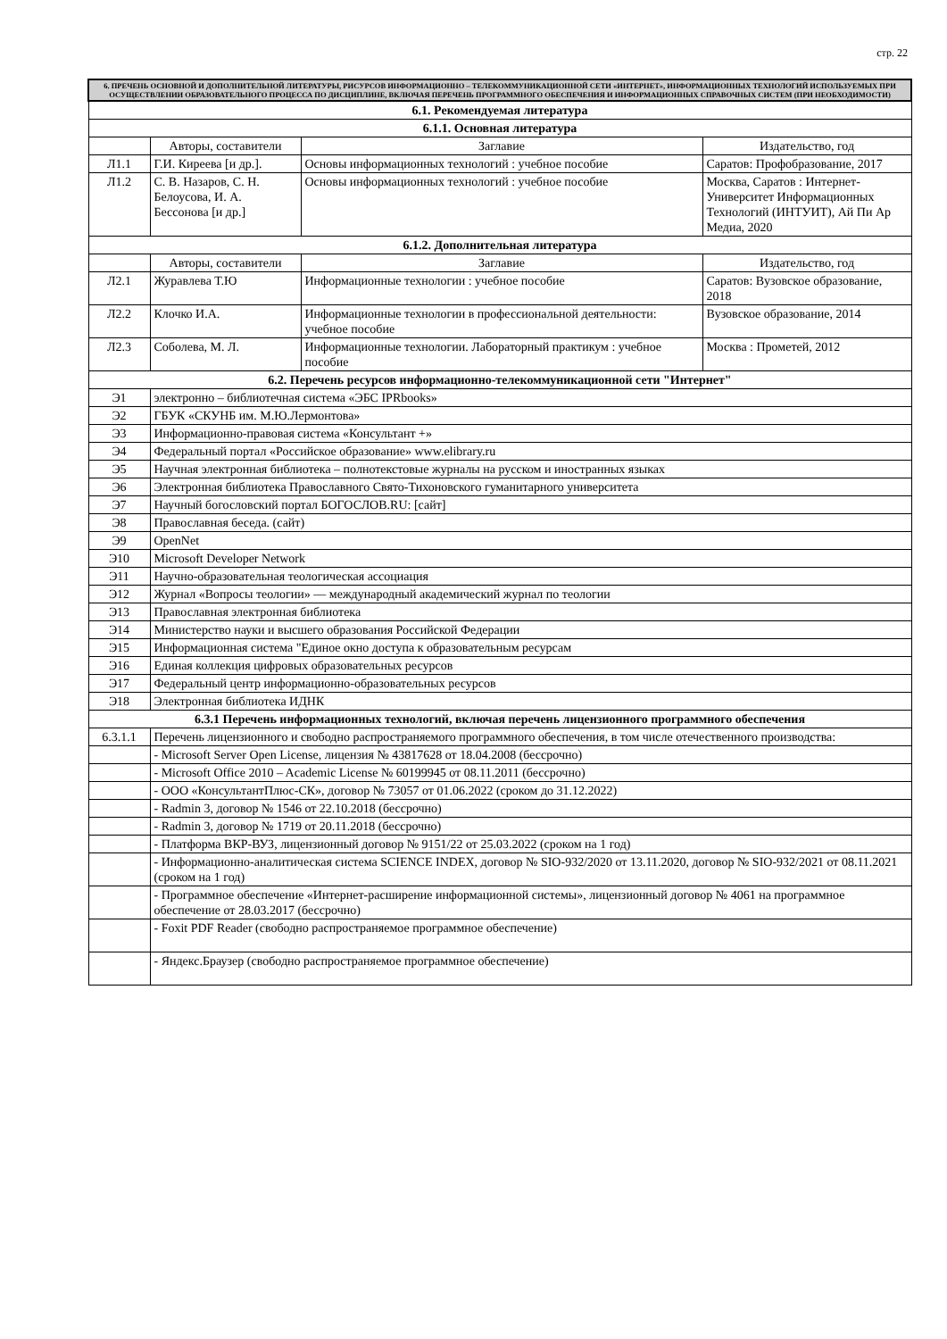стр. 22
| 6. ПРЕЧЕНЬ ОСНОВНОЙ И ДОПОЛНИТЕЛЬНОЙ ЛИТЕРАТУРЫ, РИСУРСОВ ИНФОРМАЦИОННО – ТЕЛЕКОММУНИКАЦИОННОЙ СЕТИ «ИНТЕРНЕТ», ИНФОРМАЦИОННЫХ ТЕХНОЛОГИЙ ИСПОЛЬЗУЕМЫХ ПРИ ОСУЩЕСТВЛЕНИИ ОБРАЗОВАТЕЛЬНОГО ПРОЦЕССА ПО ДИСЦИПЛИНЕ, ВКЛЮЧАЯ ПЕРЕЧЕНЬ ПРОГРАММНОГО ОБЕСПЕЧЕНИЯ И ИНФОРМАЦИОННЫХ СПРАВОЧНЫХ СИСТЕМ (ПРИ НЕОБХОДИМОСТИ) | | | |
| --- | --- | --- | --- |
| 6.1. Рекомендуемая литература | | | |
| 6.1.1. Основная литература | | | |
| | Авторы, составители | Заглавие | Издательство, год |
| Л1.1 | Г.И. Киреева [и др.]. | Основы информационных технологий : учебное пособие | Саратов: Профобразование, 2017 |
| Л1.2 | С. В. Назаров, С. Н. Белоусова, И. А. Бессонова [и др.] | Основы информационных технологий : учебное пособие | Москва, Саратов : Интернет-Университет Информационных Технологий (ИНТУИТ), Ай Пи Ар Медиа, 2020 |
| 6.1.2. Дополнительная литература | | | |
| | Авторы, составители | Заглавие | Издательство, год |
| Л2.1 | Журавлева Т.Ю | Информационные технологии : учебное пособие | Саратов: Вузовское образование, 2018 |
| Л2.2 | Клочко И.А. | Информационные технологии в профессиональной деятельности: учебное пособие | Вузовское образование, 2014 |
| Л2.3 | Соболева, М. Л. | Информационные технологии. Лабораторный практикум : учебное пособие | Москва : Прометей, 2012 |
| 6.2. Перечень ресурсов информационно-телекоммуникационной сети "Интернет" | | | |
| Э1 | электронно – библиотечная система «ЭБС IPRbooks» | | |
| Э2 | ГБУК «СКУНБ им. М.Ю.Лермонтова» | | |
| Э3 | Информационно-правовая система «Консультант +» | | |
| Э4 | Федеральный портал «Российское образование» www.elibrary.ru | | |
| Э5 | Научная электронная библиотека – полнотекстовые журналы на русском и иностранных языках | | |
| Э6 | Электронная библиотека Православного Свято-Тихоновского гуманитарного университета | | |
| Э7 | Научный богословский портал БОГОСЛОВ.RU: [сайт] | | |
| Э8 | Православная беседа. (сайт) | | |
| Э9 | OpenNet | | |
| Э10 | Microsoft Developer Network | | |
| Э11 | Научно-образовательная теологическая ассоциация | | |
| Э12 | Журнал «Вопросы теологии» — международный академический журнал по теологии | | |
| Э13 | Православная электронная библиотека | | |
| Э14 | Министерство науки и высшего образования Российской Федерации | | |
| Э15 | Информационная система "Единое окно доступа к образовательным ресурсам | | |
| Э16 | Единая коллекция цифровых образовательных ресурсов | | |
| Э17 | Федеральный центр информационно-образовательных ресурсов | | |
| Э18 | Электронная библиотека ИДНК | | |
| 6.3.1 Перечень информационных технологий, включая перечень лицензионного программного обеспечения | | | |
| 6.3.1.1 | Перечень лицензионного и свободно распространяемого программного обеспечения, в том числе отечественного производства: | | |
| | - Microsoft Server Open License, лицензия № 43817628 от 18.04.2008 (бессрочно) | | |
| | - Microsoft Office 2010 – Academic License № 60199945 от 08.11.2011 (бессрочно) | | |
| | - ООО «КонсультантПлюс-СК», договор № 73057 от 01.06.2022 (сроком до 31.12.2022) | | |
| | - Radmin 3, договор № 1546 от 22.10.2018 (бессрочно) | | |
| | - Radmin 3, договор № 1719 от 20.11.2018 (бессрочно) | | |
| | - Платформа ВКР-ВУЗ, лицензионный договор № 9151/22 от 25.03.2022 (сроком на 1 год) | | |
| | - Информационно-аналитическая система SCIENCE INDEX, договор № SIO-932/2020 от 13.11.2020, договор № SIO-932/2021 от 08.11.2021 (сроком на 1 год) | | |
| | - Программное обеспечение «Интернет-расширение информационной системы», лицензионный договор № 4061 на программное обеспечение от 28.03.2017 (бессрочно) | | |
| | - Foxit PDF Reader (свободно распространяемое программное обеспечение) | | |
| | - Яндекс.Браузер (свободно распространяемое программное обеспечение) | | |